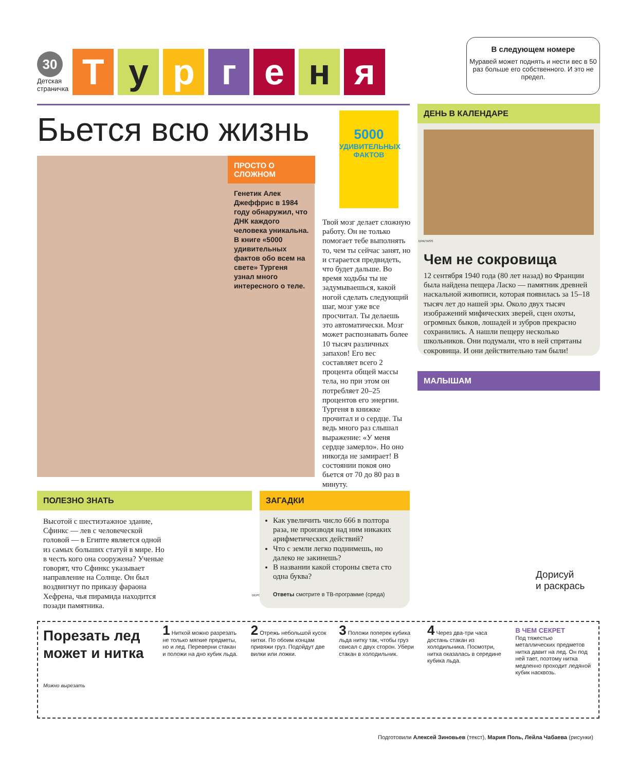30
Детская
страничка
Т у р г е н я
В следующем номере
Муравей может поднять и нести вес в 50 раз больше его собственного. И это не предел.
Бьется всю жизнь
ПРОСТО О СЛОЖНОМ
Генетик Алек Джеффрис в 1984 году обнаружил, что ДНК каждого человека уникальна. В книге «5000 удивительных фактов обо всем на свете» Тургеня узнал много интересного о теле.
5000
УДИВИТЕЛЬНЫХ ФАКТОВ
Твой мозг делает сложную работу. Он не только помогает тебе выполнять то, чем ты сейчас занят, но и старается предвидеть, что будет дальше. Во время ходьбы ты не задумываешься, какой ногой сделать следующий шаг, мозг уже все просчитал. Ты делаешь это автоматически. Мозг может распознавать более 10 тысяч различных запахов! Его вес составляет всего 2 процента общей массы тела, но при этом он потребляет 20–25 процентов его энергии. Тургеня в книжке прочитал и о сердце. Ты ведь много раз слышал выражение: «У меня сердце замерло». Но оно никогда не замирает! В состоянии покоя оно бьется от 70 до 80 раз в минуту.
ДЕНЬ В КАЛЕНДАРЕ
EPA/TASS
Чем не сокровища
12 сентября 1940 года (80 лет назад) во Франции была найдена пещера Ласко — памятник древней наскальной живописи, которая появилась за 15–18 тысяч лет до нашей эры. Около двух тысяч изображений мифических зверей, сцен охоты, огромных быков, лошадей и зубров прекрасно сохранились. А нашли пещеру несколько школьников. Они подумали, что в ней спрятаны сокровища. И они действительно там были!
МАЛЫШАМ
Дорисуй
и раскрась
ПОЛЕЗНО ЗНАТЬ
Высотой с шестиэтажное здание, Сфинкс — лев с человеческой головой — в Египте является одной из самых больших статуй в мире. Но в честь кого она сооружена? Ученые говорят, что Сфинкс указывает направление на Солнце. Он был воздвигнут по приказу фараона Хефрена, чья пирамида находится позади памятника.
DEPOSITPHOTOS
ЗАГАДКИ
Как увеличить число 666 в полтора раза, не производя над ним никаких арифметических действий?
Что с земли легко поднимешь, но далеко не закинешь?
В названии какой стороны света сто одна буква?
Ответы смотрите в ТВ-программе (среда)
Порезать лед может и нитка
Можно вырезать
1 Ниткой можно разрезать не только мягкие предметы, но и лед. Переверни стакан и положи на дно кубик льда.
2 Отрежь небольшой кусок нитки. По обоим концам привяжи груз. Подойдут две вилки или ложки.
3 Положи поперек кубика льда нитку так, чтобы груз свисал с двух сторон. Убери стакан в холодильник.
4 Через два-три часа достань стакан из холодильника. Посмотри, нитка оказалась в середине кубика льда.
В ЧЕМ СЕКРЕТ
Под тяжестью металлических предметов нитка давит на лед. Он под ней тает, поэтому нитка медленно проходит ледяной кубик насквозь.
Подготовили Алексей Зиновьев (текст), Мария Поль, Лейла Чабаева (рисунки)